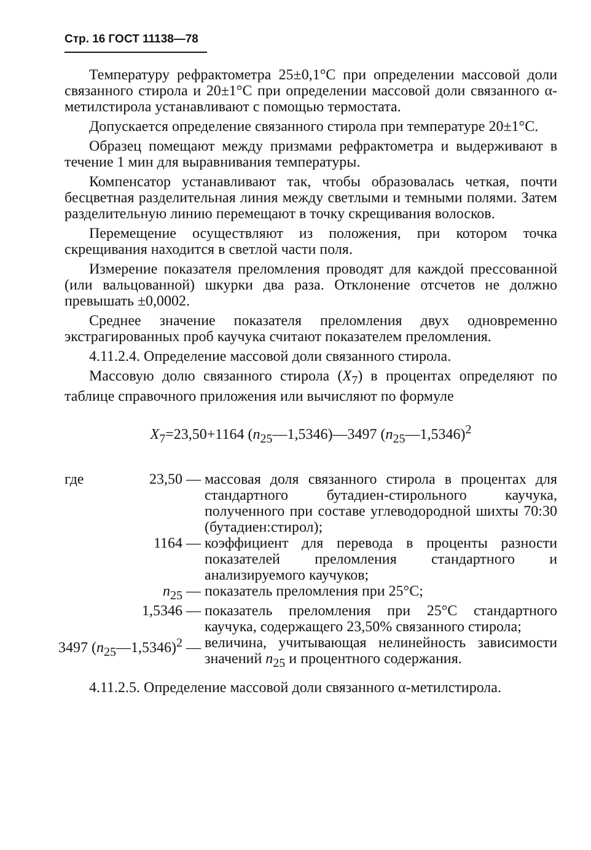Стр. 16 ГОСТ 11138—78
Температуру рефрактометра 25±0,1°С при определении массовой доли связанного стирола и 20±1°С при определении массовой доли связанного α-метилстирола устанавливают с помощью термостата.
Допускается определение связанного стирола при температуре 20±1°С.
Образец помещают между призмами рефрактометра и выдерживают в течение 1 мин для выравнивания температуры.
Компенсатор устанавливают так, чтобы образовалась четкая, почти бесцветная разделительная линия между светлыми и темными полями. Затем разделительную линию перемещают в точку скрещивания волосков.
Перемещение осуществляют из положения, при котором точка скрещивания находится в светлой части поля.
Измерение показателя преломления проводят для каждой прессованной (или вальцованной) шкурки два раза. Отклонение отсчетов не должно превышать ±0,0002.
Среднее значение показателя преломления двух одновременно экстрагированных проб каучука считают показателем преломления.
4.11.2.4. Определение массовой доли связанного стирола.
Массовую долю связанного стирола (X<sub>7</sub>) в процентах определяют по таблице справочного приложения или вычисляют по формуле
X<sub>7</sub>=23,50+1164 (n<sub>25</sub>—1,5346)—3497 (n<sub>25</sub>—1,5346)<sup>2</sup>
| где | 23,50 — | массовая доля связанного стирола в процентах для стандартного бутадиен-стирольного каучука, полученного при составе углеводородной шихты 70:30 (бутадиен:стирол); |
| 1164 — | | коэффициент для перевода в проценты разности показателей преломления стандартного и анализируемого каучуков; |
| n<sub>25</sub> — | | показатель преломления при 25°С; |
| 1,5346 — | | показатель преломления при 25°С стандартного каучука, содержащего 23,50% связанного стирола; |
| 3497 ( n<sub>25</sub>—1,5346)<sup>2</sup> — | | величина, учитывающая нелинейность зависимости значений n<sub>25</sub> и процентного содержания. |
4.11.2.5. Определение массовой доли связанного α-метилстирола.